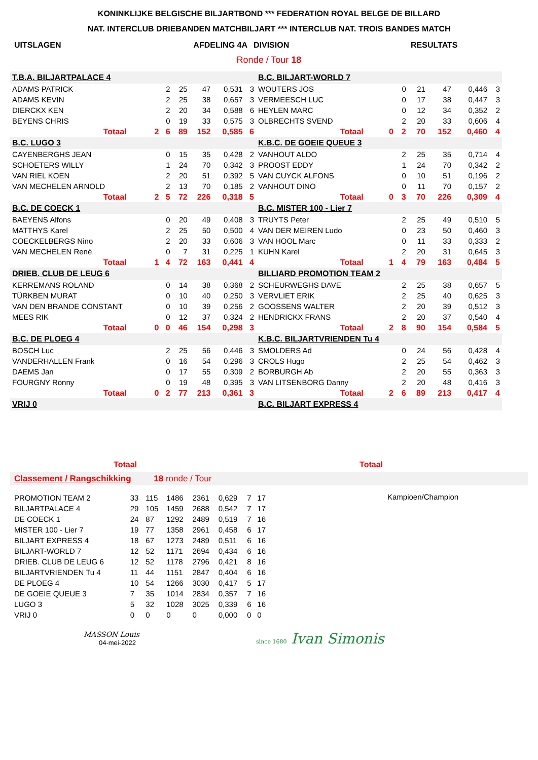KONINKLIJKE BELGISCHE BILJARTBOND *** FEDERATION ROYAL BELGE DE BILLARD
NAT. INTERCLUB DRIEBANDEN MATCHBILJART *** INTERCLUB NAT. TROIS BANDES MATCH
UITSLAGEN AFDELING 4A DIVISION RESULTATS
Ronde / Tour 18
| T.B.A. BILJARTPALACE 4 | | | | | | | |
| ADAMS PATRICK | | | 2 | 25 | 47 | 0,531 | 3 |
| ADAMS KEVIN | | | 2 | 25 | 38 | 0,657 | 3 |
| DIERCKX KEN | | | 2 | 20 | 34 | 0,588 | 6 |
| BEYENS CHRIS | | | 0 | 19 | 33 | 0,575 | 3 |
| | Totaal | 2 | 6 | 89 | 152 | 0,585 | 6 |
| B.C. LUGO 3 | | | | | | | |
| CAYENBERGHS JEAN | | | 0 | 15 | 35 | 0,428 | 2 |
| SCHOETERS WILLY | | | 1 | 24 | 70 | 0,342 | 3 |
| VAN RIEL KOEN | | | 2 | 20 | 51 | 0,392 | 5 |
| VAN MECHELEN ARNOLD | | | 2 | 13 | 70 | 0,185 | 2 |
| | Totaal | 2 | 5 | 72 | 226 | 0,318 | 5 |
| B.C. DE COECK 1 | | | | | | | |
| BAEYENS Alfons | | | 0 | 20 | 49 | 0,408 | 3 |
| MATTHYS Karel | | | 2 | 25 | 50 | 0,500 | 4 |
| COECKELBERGS Nino | | | 2 | 20 | 33 | 0,606 | 3 |
| VAN MECHELEN René | | | 0 | 7 | 31 | 0,225 | 1 |
| | Totaal | 1 | 4 | 72 | 163 | 0,441 | 4 |
| DRIEB. CLUB DE LEUG 6 | | | | | | | |
| KERREMANS ROLAND | | | 0 | 14 | 38 | 0,368 | 2 |
| TÜRKBEN MURAT | | | 0 | 10 | 40 | 0,250 | 3 |
| VAN DEN BRANDE CONSTANT | | | 0 | 10 | 39 | 0,256 | 2 |
| MEES RIK | | | 0 | 12 | 37 | 0,324 | 2 |
| | Totaal | 0 | 0 | 46 | 154 | 0,298 | 3 |
| B.C. DE PLOEG 4 | | | | | | | |
| BOSCH Luc | | | 2 | 25 | 56 | 0,446 | 3 |
| VANDERHALLEN Frank | | | 0 | 16 | 54 | 0,296 | 3 |
| DAEMS Jan | | | 0 | 17 | 55 | 0,309 | 2 |
| FOURGNY Ronny | | | 0 | 19 | 48 | 0,395 | 3 |
| | Totaal | 0 | 2 | 77 | 213 | 0,361 | 3 |
| VRIJ 0 | | | | | | | |
| B.C. BILJART-WORLD 7 | | | | | | | |
| WOUTERS JOS | | | 0 | 21 | 47 | 0,446 | 3 |
| VERMEESCH LUC | | | 0 | 17 | 38 | 0,447 | 3 |
| HEYLEN MARC | | | 0 | 12 | 34 | 0,352 | 2 |
| OLBRECHTS SVEND | | | 2 | 20 | 33 | 0,606 | 4 |
| | Totaal | 0 | 2 | 70 | 152 | 0,460 | 4 |
| K.B.C. DE GOEIE QUEUE 3 | | | | | | | |
| VANHOUT ALDO | | | 2 | 25 | 35 | 0,714 | 4 |
| PROOST EDDY | | | 1 | 24 | 70 | 0,342 | 2 |
| VAN CUYCK ALFONS | | | 0 | 10 | 51 | 0,196 | 2 |
| VANHOUT DINO | | | 0 | 11 | 70 | 0,157 | 2 |
| | Totaal | 0 | 3 | 70 | 226 | 0,309 | 4 |
| B.C. MISTER 100 - Lier 7 | | | | | | | |
| TRUYTS Peter | | | 2 | 25 | 49 | 0,510 | 5 |
| VAN DER MEIREN Ludo | | | 0 | 23 | 50 | 0,460 | 3 |
| VAN HOOL Marc | | | 0 | 11 | 33 | 0,333 | 2 |
| KUHN Karel | | | 2 | 20 | 31 | 0,645 | 3 |
| | Totaal | 1 | 4 | 79 | 163 | 0,484 | 5 |
| BILLIARD PROMOTION TEAM 2 | | | | | | | |
| SCHEURWEGHS DAVE | | | 2 | 25 | 38 | 0,657 | 5 |
| VERVLIET ERIK | | | 2 | 25 | 40 | 0,625 | 3 |
| GOOSSENS WALTER | | | 2 | 20 | 39 | 0,512 | 3 |
| HENDRICKX FRANS | | | 2 | 20 | 37 | 0,540 | 4 |
| | Totaal | 2 | 8 | 90 | 154 | 0,584 | 5 |
| K.B.C. BILJARTVRIENDEN Tu 4 | | | | | | | |
| SMOLDERS Ad | | | 0 | 24 | 56 | 0,428 | 4 |
| CROLS Hugo | | | 2 | 25 | 54 | 0,462 | 3 |
| BORBURGH Ab | | | 2 | 20 | 55 | 0,363 | 3 |
| VAN LITSENBORG Danny | | | 2 | 20 | 48 | 0,416 | 3 |
| | Totaal | 2 | 6 | 89 | 213 | 0,417 | 4 |
| B.C. BILJART EXPRESS 4 | | | | | | | |
Totaal Totaal
Classement / Rangschikking 18 ronde / Tour
| PROMOTION TEAM 2 | 33 | 115 | 1486 | 2361 | 0,629 | 7 | 17 |
| BILJARTPALACE 4 | 29 | 105 | 1459 | 2688 | 0,542 | 7 | 17 |
| DE COECK 1 | 24 | 87 | 1292 | 2489 | 0,519 | 7 | 16 |
| MISTER 100 - Lier 7 | 19 | 77 | 1358 | 2961 | 0,458 | 6 | 17 |
| BILJART EXPRESS 4 | 18 | 67 | 1273 | 2489 | 0,511 | 6 | 16 |
| BILJART-WORLD 7 | 12 | 52 | 1171 | 2694 | 0,434 | 6 | 16 |
| DRIEB. CLUB DE LEUG 6 | 12 | 52 | 1178 | 2796 | 0,421 | 8 | 16 |
| BILJARTVRIENDEN Tu 4 | 11 | 44 | 1151 | 2847 | 0,404 | 6 | 16 |
| DE PLOEG 4 | 10 | 54 | 1266 | 3030 | 0,417 | 5 | 17 |
| DE GOEIE QUEUE 3 | 7 | 35 | 1014 | 2834 | 0,357 | 7 | 16 |
| LUGO 3 | 5 | 32 | 1028 | 3025 | 0,339 | 6 | 16 |
| VRIJ 0 | 0 | 0 | 0 | 0 | 0,000 | 0 | 0 |
Kampioen/Champion
MASSON Louis
04-mei-2022
since 1680 Ivan Simonis